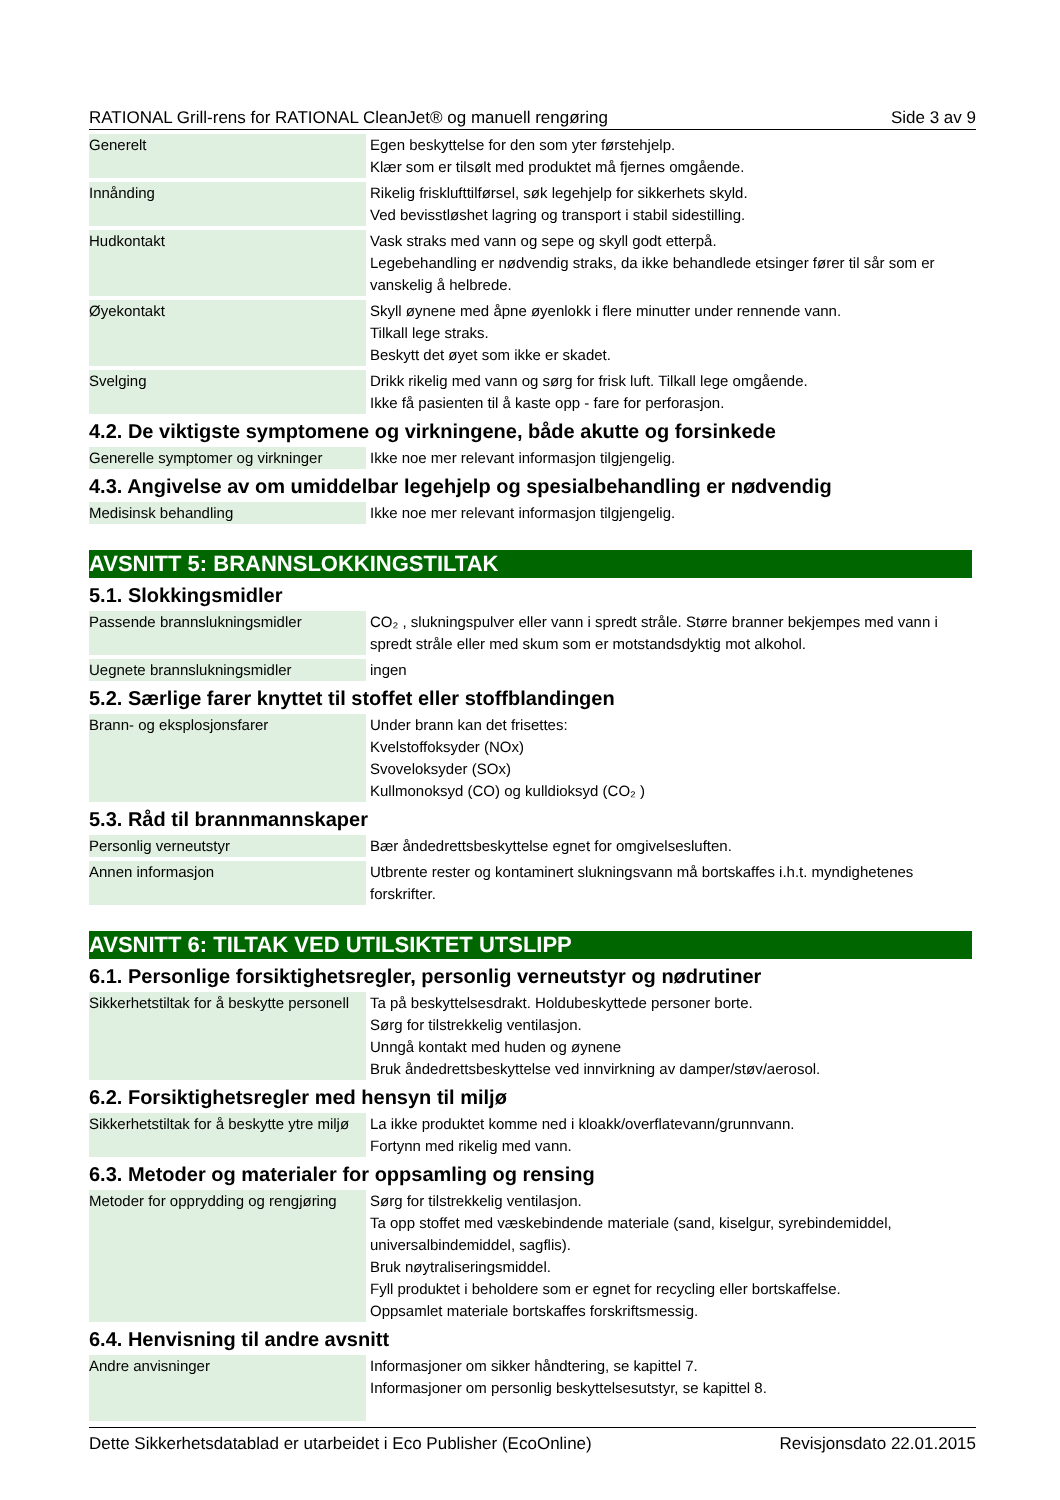RATIONAL Grill-rens for RATIONAL CleanJet® og manuell rengøring Side 3 av 9
| Generelt | Egen beskyttelse for den som yter førstehjelp. Klær som er tilsølt med produktet må fjernes omgående. |
| Innånding | Rikelig frisklufttilførsel, søk legehjelp for sikkerhets skyld. Ved bevisstløshet lagring og transport i stabil sidestilling. |
| Hudkontakt | Vask straks med vann og sepe og skyll godt etterpå. Legebehandling er nødvendig straks, da ikke behandlede etsinger fører til sår som er vanskelig å helbrede. |
| Øyekontakt | Skyll øynene med åpne øyenlokk i flere minutter under rennende vann. Tilkall lege straks. Beskytt det øyet som ikke er skadet. |
| Svelging | Drikk rikelig med vann og sørg for frisk luft. Tilkall lege omgående. Ikke få pasienten til å kaste opp - fare for perforasjon. |
4.2. De viktigste symptomene og virkningene, både akutte og forsinkede
| Generelle symptomer og virkninger | Ikke noe mer relevant informasjon tilgjengelig. |
4.3. Angivelse av om umiddelbar legehjelp og spesialbehandling er nødvendig
| Medisinsk behandling | Ikke noe mer relevant informasjon tilgjengelig. |
AVSNITT 5: BRANNSLOKKINGSTILTAK
5.1. Slokkingsmidler
| Passende brannslukningsmidler | CO₂ , slukningspulver eller vann i spredt stråle. Større branner bekjempes med vann i spredt stråle eller med skum som er motstandsdyktig mot alkohol. |
| Uegnete brannslukningsmidler | ingen |
5.2. Særlige farer knyttet til stoffet eller stoffblandingen
| Brann- og eksplosjonsfarer | Under brann kan det frisettes: Kvelstoffoksyder (NOx) Svoveloksyder (SOx) Kullmonoksyd (CO) og kulldioksyd (CO₂ ) |
5.3. Råd til brannmannskaper
| Personlig verneutstyr | Bær åndedrettsbeskyttelse egnet for omgivelsesluften. |
| Annen informasjon | Utbrente rester og kontaminert slukningsvann må bortskaffes i.h.t. myndighetenes forskrifter. |
AVSNITT 6: TILTAK VED UTILSIKTET UTSLIPP
6.1. Personlige forsiktighetsregler, personlig verneutstyr og nødrutiner
| Sikkerhetstiltak for å beskytte personell | Ta på beskyttelsesdrakt. Holdubeskyttede personer borte. Sørg for tilstrekkelig ventilasjon. Unngå kontakt med huden og øynene Bruk åndedrettsbeskyttelse ved innvirkning av damper/støv/aerosol. |
6.2. Forsiktighetsregler med hensyn til miljø
| Sikkerhetstiltak for å beskytte ytre miljø | La ikke produktet komme ned i kloakk/overflatevann/grunnvann. Fortynn med rikelig med vann. |
6.3. Metoder og materialer for oppsamling og rensing
| Metoder for opprydding og rengjøring | Sørg for tilstrekkelig ventilasjon. Ta opp stoffet med væskebindende materiale (sand, kiselgur, syrebindemiddel, universalbindemiddel, sagflis). Bruk nøytraliseringsmiddel. Fyll produktet i beholdere som er egnet for recycling eller bortskaffelse. Oppsamlet materiale bortskaffes forskriftsmessig. |
6.4. Henvisning til andre avsnitt
| Andre anvisninger | Informasjoner om sikker håndtering, se kapittel 7. Informasjoner om personlig beskyttelsesutstyr, se kapittel 8. |
Dette Sikkerhetsdatablad er utarbeidet i Eco Publisher (EcoOnline) Revisjonsdato 22.01.2015